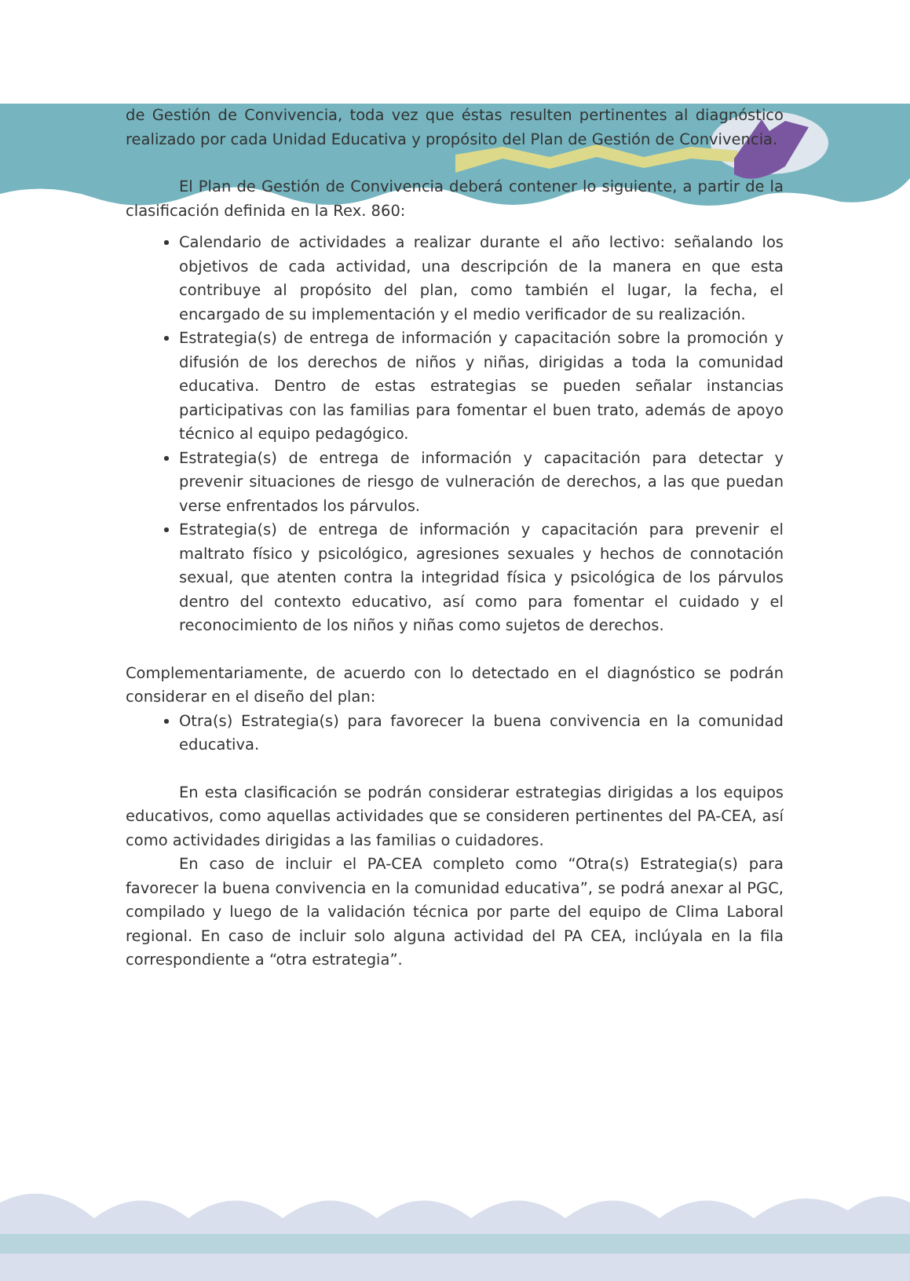de Gestión de Convivencia, toda vez que éstas resulten pertinentes al diagnóstico realizado por cada Unidad Educativa y propósito del Plan de Gestión de Convivencia.
El Plan de Gestión de Convivencia deberá contener lo siguiente, a partir de la clasificación definida en la Rex. 860:
Calendario de actividades a realizar durante el año lectivo: señalando los objetivos de cada actividad, una descripción de la manera en que esta contribuye al propósito del plan, como también el lugar, la fecha, el encargado de su implementación y el medio verificador de su realización.
Estrategia(s) de entrega de información y capacitación sobre la promoción y difusión de los derechos de niños y niñas, dirigidas a toda la comunidad educativa. Dentro de estas estrategias se pueden señalar instancias participativas con las familias para fomentar el buen trato, además de apoyo técnico al equipo pedagógico.
Estrategia(s) de entrega de información y capacitación para detectar y prevenir situaciones de riesgo de vulneración de derechos, a las que puedan verse enfrentados los párvulos.
Estrategia(s) de entrega de información y capacitación para prevenir el maltrato físico y psicológico, agresiones sexuales y hechos de connotación sexual, que atenten contra la integridad física y psicológica de los párvulos dentro del contexto educativo, así como para fomentar el cuidado y el reconocimiento de los niños y niñas como sujetos de derechos.
Complementariamente, de acuerdo con lo detectado en el diagnóstico se podrán considerar en el diseño del plan:
Otra(s) Estrategia(s) para favorecer la buena convivencia en la comunidad educativa.
En esta clasificación se podrán considerar estrategias dirigidas a los equipos educativos, como aquellas actividades que se consideren pertinentes del PA-CEA, así como actividades dirigidas a las familias o cuidadores.
En caso de incluir el PA-CEA completo como “Otra(s) Estrategia(s) para favorecer la buena convivencia en la comunidad educativa”, se podrá anexar al PGC, compilado y luego de la validación técnica por parte del equipo de Clima Laboral regional. En caso de incluir solo alguna actividad del PA CEA, inclúyala en la fila correspondiente a “otra estrategia”.